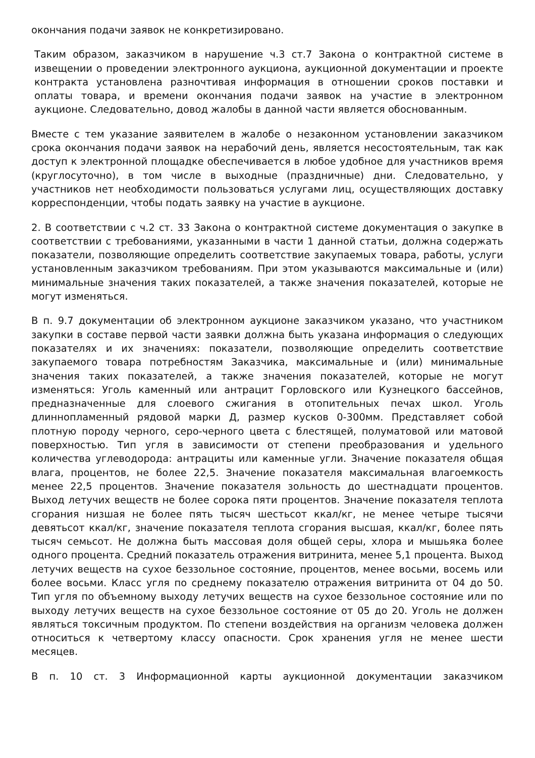окончания подачи заявок не конкретизировано.
Таким образом, заказчиком в нарушение ч.3 ст.7 Закона о контрактной системе в извещении о проведении электронного аукциона, аукционной документации и проекте контракта установлена разночтивая информация в отношении сроков поставки и оплаты товара, и времени окончания подачи заявок на участие в электронном аукционе. Следовательно, довод жалобы в данной части является обоснованным.
Вместе с тем указание заявителем в жалобе о незаконном установлении заказчиком срока окончания подачи заявок на нерабочий день, является несостоятельным, так как доступ к электронной площадке обеспечивается в любое удобное для участников время (круглосуточно), в том числе в выходные (праздничные) дни. Следовательно, у участников нет необходимости пользоваться услугами лиц, осуществляющих доставку корреспонденции, чтобы подать заявку на участие в аукционе.
2. В соответствии с ч.2 ст. 33 Закона о контрактной системе документация о закупке в соответствии с требованиями, указанными в части 1 данной статьи, должна содержать показатели, позволяющие определить соответствие закупаемых товара, работы, услуги установленным заказчиком требованиям. При этом указываются максимальные и (или) минимальные значения таких показателей, а также значения показателей, которые не могут изменяться.
В п. 9.7 документации об электронном аукционе заказчиком указано, что участником закупки в составе первой части заявки должна быть указана информация о следующих показателях и их значениях: показатели, позволяющие определить соответствие закупаемого товара потребностям Заказчика, максимальные и (или) минимальные значения таких показателей, а также значения показателей, которые не могут изменяться: Уголь каменный или антрацит Горловского или Кузнецкого бассейнов, предназначенные для слоевого сжигания в отопительных печах школ. Уголь длиннопламенный рядовой марки Д, размер кусков 0-300мм. Представляет собой плотную породу черного, серо-черного цвета с блестящей, полуматовой или матовой поверхностью. Тип угля в зависимости от степени преобразования и удельного количества углеводорода: антрациты или каменные угли. Значение показателя общая влага, процентов, не более 22,5. Значение показателя максимальная влагоемкость менее 22,5 процентов. Значение показателя зольность до шестнадцати процентов. Выход летучих веществ не более сорока пяти процентов. Значение показателя теплота сгорания низшая не более пять тысяч шестьсот ккал/кг, не менее четыре тысячи девятьсот ккал/кг, значение показателя теплота сгорания высшая, ккал/кг, более пять тысяч семьсот. Не должна быть массовая доля общей серы, хлора и мышьяка более одного процента. Средний показатель отражения витринита, менее 5,1 процента. Выход летучих веществ на сухое беззольное состояние, процентов, менее восьми, восемь или более восьми. Класс угля по среднему показателю отражения витринита от 04 до 50. Тип угля по объемному выходу летучих веществ на сухое беззольное состояние или по выходу летучих веществ на сухое беззольное состояние от 05 до 20. Уголь не должен являться токсичным продуктом. По степени воздействия на организм человека должен относиться к четвертому классу опасности. Срок хранения угля не менее шести месяцев.
В п. 10 ст. 3 Информационной карты аукционной документации заказчиком